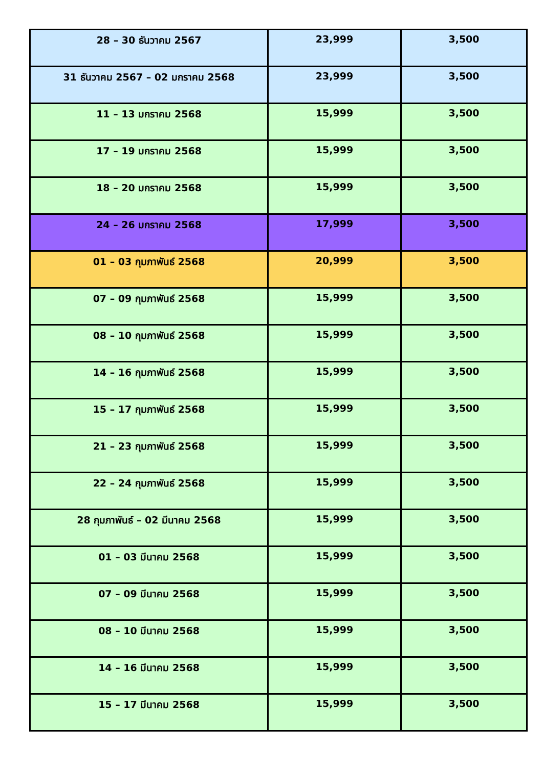| 28 – 30 ธันวาคม 2567 | 23,999 | 3,500 |
| 31 ธันวาคม 2567 – 02 มกราคม 2568 | 23,999 | 3,500 |
| 11 – 13 มกราคม 2568 | 15,999 | 3,500 |
| 17 – 19 มกราคม 2568 | 15,999 | 3,500 |
| 18 – 20 มกราคม 2568 | 15,999 | 3,500 |
| 24 – 26 มกราคม 2568 | 17,999 | 3,500 |
| 01 – 03 กุมภาพันธ์ 2568 | 20,999 | 3,500 |
| 07 – 09 กุมภาพันธ์ 2568 | 15,999 | 3,500 |
| 08 – 10 กุมภาพันธ์ 2568 | 15,999 | 3,500 |
| 14 – 16 กุมภาพันธ์ 2568 | 15,999 | 3,500 |
| 15 – 17 กุมภาพันธ์ 2568 | 15,999 | 3,500 |
| 21 – 23 กุมภาพันธ์ 2568 | 15,999 | 3,500 |
| 22 – 24 กุมภาพันธ์ 2568 | 15,999 | 3,500 |
| 28 กุมภาพันธ์ – 02 มีนาคม 2568 | 15,999 | 3,500 |
| 01 – 03 มีนาคม 2568 | 15,999 | 3,500 |
| 07 – 09 มีนาคม 2568 | 15,999 | 3,500 |
| 08 – 10 มีนาคม 2568 | 15,999 | 3,500 |
| 14 – 16 มีนาคม 2568 | 15,999 | 3,500 |
| 15 – 17 มีนาคม 2568 | 15,999 | 3,500 |